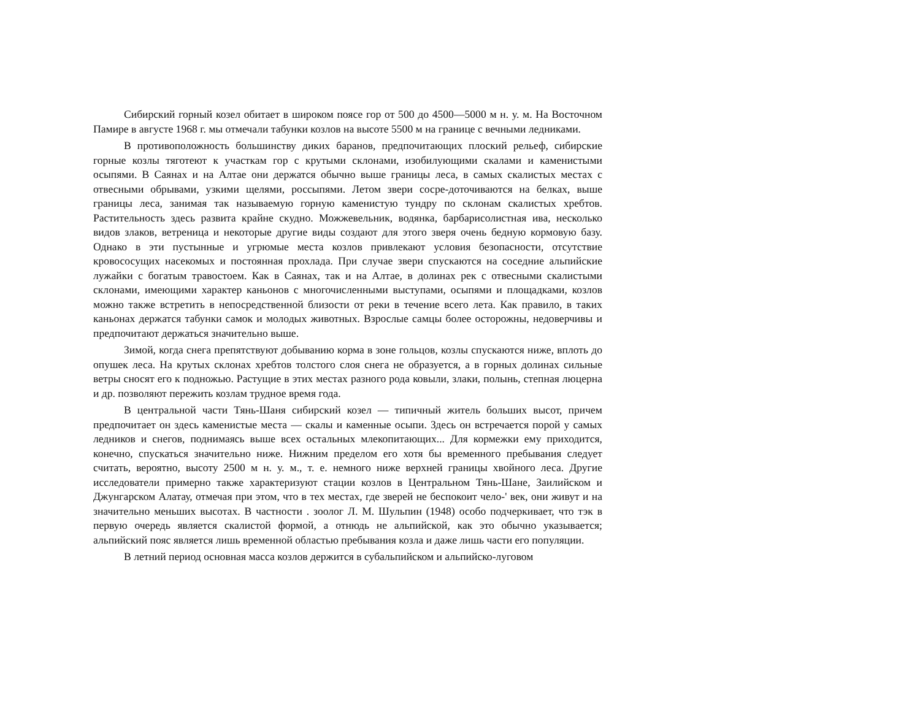Сибирский горный козел обитает в широком поясе гор от 500 до 4500—5000 м н. у. м. На Восточном Памире в августе 1968 г. мы отмечали табунки козлов на высоте 5500 м на границе с вечными ледниками.
В противоположность большинству диких баранов, предпочитающих плоский рельеф, сибирские горные козлы тяготеют к участкам гор с крутыми склонами, изобилующими скалами и каменистыми осыпями. В Саянах и на Алтае они держатся обычно выше границы леса, в самых скалистых местах с отвесными обрывами, узкими щелями, россыпями. Летом звери сосре-доточиваются на белках, выше границы леса, занимая так называемую горную каменистую тундру по склонам скалистых хребтов. Растительность здесь развита крайне скудно. Можжевельник, водянка, барбарисолистная ива, несколько видов злаков, ветреница и некоторые другие виды создают для этого зверя очень бедную кормовую базу. Однако в эти пустынные и угрюмые места козлов привлекают условия безопасности, отсутствие кровососущих насекомых и постоянная прохлада. При случае звери спускаются на соседние альпийские лужайки с богатым травостоем. Как в Саянах, так и на Алтае, в долинах рек с отвесными скалистыми склонами, имеющими характер каньонов с многочисленными выступами, осыпями и площадками, козлов можно также встретить в непосредственной близости от реки в течение всего лета. Как правило, в таких каньонах держатся табунки самок и молодых животных. Взрослые самцы более осторожны, недоверчивы и предпочитают держаться значительно выше.
Зимой, когда снега препятствуют добыванию корма в зоне гольцов, козлы спускаются ниже, вплоть до опушек леса. На крутых склонах хребтов толстого слоя снега не образуется, а в горных долинах сильные ветры сносят его к подножью. Растущие в этих местах разного рода ковыли, злаки, полынь, степная люцерна и др. позволяют пережить козлам трудное время года.
В центральной части Тянь-Шаня сибирский козел — типичный житель больших высот, причем предпочитает он здесь каменистые места — скалы и каменные осыпи. Здесь он встречается порой у самых ледников и снегов, поднимаясь выше всех остальных млекопитающих... Для кормежки ему приходится, конечно, спускаться значительно ниже. Нижним пределом его хотя бы временного пребывания следует считать, вероятно, высоту 2500 м н. у. м., т. е. немного ниже верхней границы хвойного леса. Другие исследователи примерно также характеризуют стации козлов в Центральном Тянь-Шане, Заилийском и Джунгарском Алатау, отмечая при этом, что в тех местах, где зверей не беспокоит чело-' век, они живут и на значительно меньших высотах. В частности . зоолог Л. М. Шульпин (1948) особо подчеркивает, что тэк в первую очередь является скалистой формой, а отнюдь не альпийской, как это обычно указывается; альпийский пояс является лишь временной областью пребывания козла и даже лишь части его популяции.
В летний период основная масса козлов держится в субальпийском и альпийско-луговом